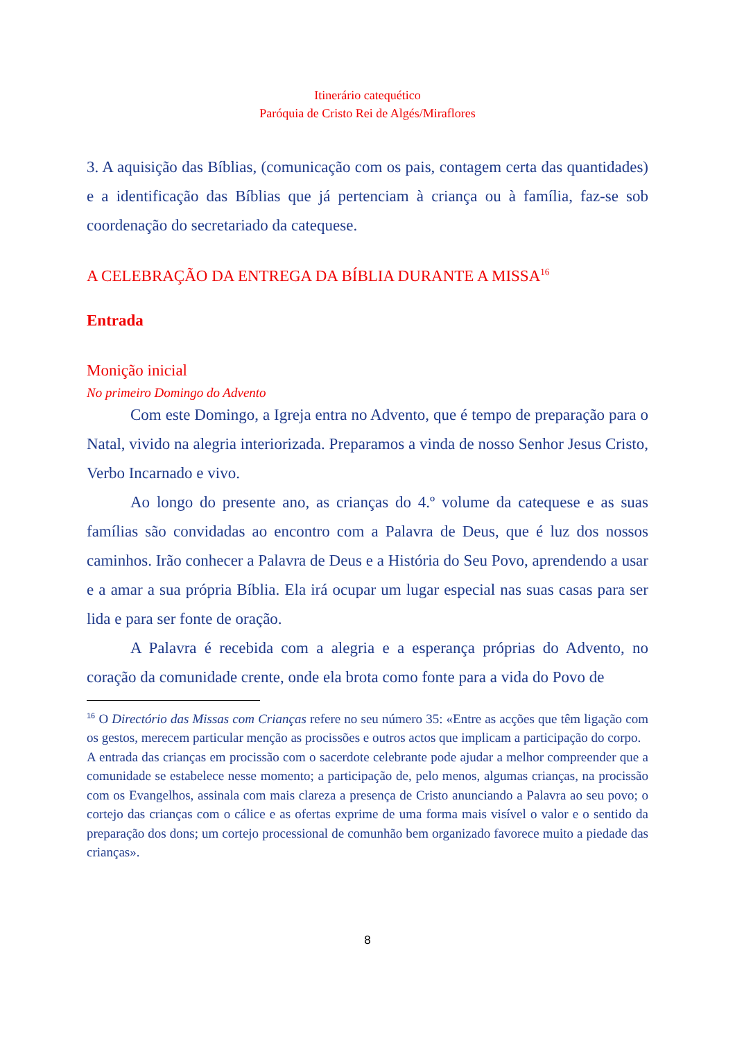Itinerário catequético
Paróquia de Cristo Rei de Algés/Miraflores
3. A aquisição das Bíblias, (comunicação com os pais, contagem certa das quantidades) e a identificação das Bíblias que já pertenciam à criança ou à família, faz-se sob coordenação do secretariado da catequese.
A CELEBRAÇÃO DA ENTREGA DA BÍBLIA DURANTE A MISSA<sup>16</sup>
Entrada
Monição inicial
No primeiro Domingo do Advento
Com este Domingo, a Igreja entra no Advento, que é tempo de preparação para o Natal, vivido na alegria interiorizada. Preparamos a vinda de nosso Senhor Jesus Cristo, Verbo Incarnado e vivo.
Ao longo do presente ano, as crianças do 4.º volume da catequese e as suas famílias são convidadas ao encontro com a Palavra de Deus, que é luz dos nossos caminhos. Irão conhecer a Palavra de Deus e a História do Seu Povo, aprendendo a usar e a amar a sua própria Bíblia. Ela irá ocupar um lugar especial nas suas casas para ser lida e para ser fonte de oração.
A Palavra é recebida com a alegria e a esperança próprias do Advento, no coração da comunidade crente, onde ela brota como fonte para a vida do Povo de
<sup>16</sup> O Directório das Missas com Crianças refere no seu número 35: «Entre as acções que têm ligação com os gestos, merecem particular menção as procissões e outros actos que implicam a participação do corpo.
A entrada das crianças em procissão com o sacerdote celebrante pode ajudar a melhor compreender que a comunidade se estabelece nesse momento; a participação de, pelo menos, algumas crianças, na procissão com os Evangelhos, assinala com mais clareza a presença de Cristo anunciando a Palavra ao seu povo; o cortejo das crianças com o cálice e as ofertas exprime de uma forma mais visível o valor e o sentido da preparação dos dons; um cortejo processional de comunhão bem organizado favorece muito a piedade das crianças».
8